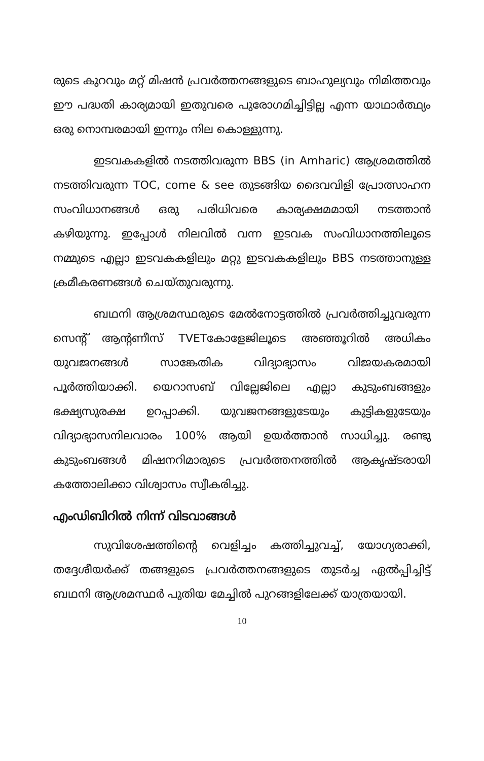രുടെ കുറവും മറ്റ് മിഷൻ പ്രവർത്തനങ്ങളുടെ ബാഹുല്യവും നിമിത്തവും ഈ പദ്ധതി കാര്യമായി ഇതുവരെ പുരോഗമിച്ചിട്ടില്ല എന്ന യാഥാർത്ഥ്യം ഒരു നൊമ്പരമായി ഇന്നും നില കൊള്ളുന്നു.
ഇടവകകളിൽ നടത്തിവരുന്ന BBS (in Amharic) ആശ്രമത്തിൽ നടത്തിവരുന്ന TOC, come & see തുടങ്ങിയ ദൈവവിളി പ്രോത്സാഹന സംവിധാനങ്ങൾ ഒരു പരിധിവരെ കാര്യക്ഷമമായി നടത്താൻ കഴിയുന്നു. ഇപ്പോൾ നിലവിൽ വന്ന ഇടവക സംവിധാനത്തിലൂടെ നമ്മുടെ എല്ലാ ഇടവകകളിലും മറ്റു ഇടവകകളിലും BBS നടത്താനുള്ള ക്രമീകരണങ്ങൾ ചെയ്തുവരുന്നു.
ബഥനി ആശ്രമസ്ഥരുടെ മേൽനോട്ടത്തിൽ പ്രവർത്തിച്ചുവരുന്ന സെന്റ് ആന്റണീസ് TVETകോളേജിലൂടെ അഞ്ഞൂറിൽ അധികം യുവജനങ്ങൾ സാങ്കേതിക വിദ്യാഭ്യാസം വിജയകരമായി പൂർത്തിയാക്കി. യെറാസബ് വില്ലേജിലെ എല്ലാ കുടുംബങ്ങളും ഭക്ഷ്യസുരക്ഷ ഉറപ്പാക്കി. യുവജനങ്ങളുടേയും കുട്ടികളുടേയും വിദ്യാഭ്യാസനിലവാരം 100% ആയി ഉയർത്താൻ സാധിച്ചു. രണ്ടു കുടുംബങ്ങൾ മിഷനറിമാരുടെ പ്രവർത്തനത്തിൽ ആകൃഷ്ടരായി കത്തോലിക്കാ വിശ്വാസം സ്വീകരിച്ചു.
എംഡിബിറിൽ നിന്ന് വിടവാങ്ങൾ
സുവിശേഷത്തിന്റെ വെളിച്ചം കത്തിച്ചുവച്ച്, യോഗ്യരാക്കി, തദ്ദേശീയർക്ക് തങ്ങളുടെ പ്രവർത്തനങ്ങളുടെ തുടർച്ച ഏൽപ്പിച്ചിട്ട് ബഥനി ആശ്രമസ്ഥർ പുതിയ മേച്ചിൽ പുറങ്ങളിലേക്ക് യാത്രയായി.
10